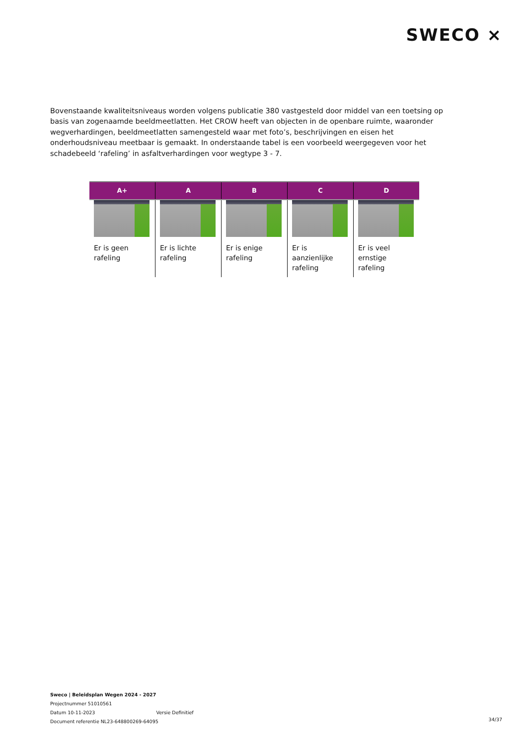SWECO ⨯
Bovenstaande kwaliteitsniveaus worden volgens publicatie 380 vastgesteld door middel van een toetsing op basis van zogenaamde beeldmeetlatten. Het CROW heeft van objecten in de openbare ruimte, waaronder wegverhardingen, beeldmeetlatten samengesteld waar met foto’s, beschrijvingen en eisen het onderhoudsniveau meetbaar is gemaakt. In onderstaande tabel is een voorbeeld weergegeven voor het schadebeeld ‘rafeling’ in asfaltverhardingen voor wegtype 3 - 7.
| A+ | A | B | C | D |
| --- | --- | --- | --- | --- |
| Er is geen rafeling | Er is lichte rafeling | Er is enige rafeling | Er is aanzienlijke rafeling | Er is veel ernstige rafeling |
Sweco | Beleidsplan Wegen 2024 - 2027
Projectnummer 51010561
Datum 10-11-2023 Versie Definitief
Document referentie NL23-648800269-64095
34/37